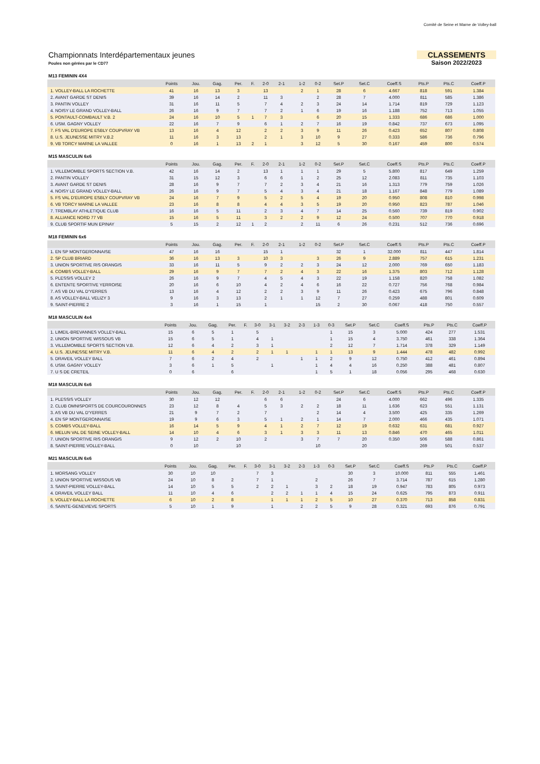Comité de Seine et Marne de Volley-ball
Championnats Interdépartementaux jeunes
Poules non gérées par le CD77
CLASSEMENTS
Saison 2022/2023
M13 FEMININ 4X4
| | Points | Jou. | Gag. | Per. | F. | 2-0 | 2-1 | | | 1-2 | 0-2 | Set.P | Set.C | Coeff.S | Pts.P | Pts.C | Coeff.P |
| --- | --- | --- | --- | --- | --- | --- | --- | --- | --- | --- | --- | --- | --- | --- | --- | --- | --- |
| 1. VOLLEY-BALL LA ROCHETTE | 41 | 16 | 13 | 3 | | 13 | | | | 2 | 1 | 28 | 6 | 4.667 | 818 | 591 | 1.384 |
| 2. AVANT GARDE ST DENIS | 39 | 16 | 14 | 2 | | 11 | 3 | | | | 2 | 28 | 7 | 4.000 | 811 | 585 | 1.386 |
| 3. PANTIN VOLLEY | 31 | 16 | 11 | 5 | | 7 | 4 | | | 2 | 3 | 24 | 14 | 1.714 | 819 | 729 | 1.123 |
| 4. NOISY LE GRAND VOLLEY-BALL | 26 | 16 | 9 | 7 | | 7 | 2 | | | 1 | 6 | 19 | 16 | 1.188 | 752 | 713 | 1.055 |
| 5. PONTAULT-COMBAULT V.B. 2 | 24 | 16 | 10 | 5 | 1 | 7 | 3 | | | | 6 | 20 | 15 | 1.333 | 686 | 686 | 1.000 |
| 6. USM. GAGNY VOLLEY | 22 | 16 | 7 | 9 | | 6 | 1 | | | 2 | 7 | 16 | 19 | 0.842 | 737 | 673 | 1.095 |
| 7. FS VAL D'EUROPE ESBLY COUPVRAY VB | 13 | 16 | 4 | 12 | | 2 | 2 | | | 3 | 9 | 11 | 26 | 0.423 | 652 | 807 | 0.808 |
| 8. U.S. JEUNESSE MITRY V.B.2 | 11 | 16 | 3 | 13 | | 2 | 1 | | | 3 | 10 | 9 | 27 | 0.333 | 586 | 736 | 0.796 |
| 9. VB TORCY MARNE LA VALLEE | 0 | 16 | 1 | 13 | 2 | 1 | | | | 3 | 12 | 5 | 30 | 0.167 | 459 | 800 | 0.574 |
M15 MASCULIN 6x6
| | Points | Jou. | Gag. | Per. | F. | 2-0 | 2-1 | | | 1-2 | 0-2 | Set.P | Set.C | Coeff.S | Pts.P | Pts.C | Coeff.P |
| --- | --- | --- | --- | --- | --- | --- | --- | --- | --- | --- | --- | --- | --- | --- | --- | --- | --- |
| 1. VILLEMOMBLE SPORTS SECTION V.B. | 42 | 16 | 14 | 2 | | 13 | 1 | | | 1 | 1 | 29 | 5 | 5.800 | 817 | 649 | 1.259 |
| 2. PANTIN VOLLEY | 31 | 15 | 12 | 3 | | 6 | 6 | | | 1 | 2 | 25 | 12 | 2.083 | 811 | 735 | 1.103 |
| 3. AVANT GARDE ST DENIS | 28 | 16 | 9 | 7 | | 7 | 2 | | | 3 | 4 | 21 | 16 | 1.313 | 779 | 759 | 1.026 |
| 4. NOISY LE GRAND VOLLEY-BALL | 26 | 16 | 9 | 7 | | 5 | 4 | | | 3 | 4 | 21 | 18 | 1.167 | 848 | 779 | 1.089 |
| 5. FS VAL D'EUROPE ESBLY COUPVRAY VB | 24 | 16 | 7 | 9 | | 5 | 2 | | | 5 | 4 | 19 | 20 | 0.950 | 808 | 810 | 0.998 |
| 6. VB TORCY MARNE LA VALLEE | 23 | 16 | 8 | 8 | | 4 | 4 | | | 3 | 5 | 19 | 20 | 0.950 | 823 | 787 | 1.046 |
| 7. TREMBLAY ATHLETIQUE CLUB | 16 | 16 | 5 | 11 | | 2 | 3 | | | 4 | 7 | 14 | 25 | 0.560 | 739 | 819 | 0.902 |
| 8. ALLIANCE NORD 77 VB | 15 | 16 | 5 | 11 | | 3 | 2 | | | 2 | 9 | 12 | 24 | 0.500 | 707 | 770 | 0.918 |
| 9. CLUB SPORTIF MUN EPINAY | 5 | 15 | 2 | 12 | 1 | 2 | | | | 2 | 11 | 6 | 26 | 0.231 | 512 | 736 | 0.696 |
M18 FEMININ 6x6
| | Points | Jou. | Gag. | Per. | F. | 2-0 | 2-1 | | | 1-2 | 0-2 | Set.P | Set.C | Coeff.S | Pts.P | Pts.C | Coeff.P |
| --- | --- | --- | --- | --- | --- | --- | --- | --- | --- | --- | --- | --- | --- | --- | --- | --- | --- |
| 1. EN SP MONTGERONNAISE | 47 | 16 | 16 | | | 15 | 1 | | | | | 32 | 1 | 32.000 | 811 | 447 | 1.814 |
| 2. SP CLUB BRIARD | 36 | 16 | 13 | 3 | | 10 | 3 | | | | 3 | 26 | 9 | 2.889 | 757 | 615 | 1.231 |
| 3. UNION SPORTIVE RIS ORANGIS | 33 | 16 | 11 | 5 | | 9 | 2 | | | 2 | 3 | 24 | 12 | 2.000 | 769 | 650 | 1.183 |
| 4. COMBS VOLLEY-BALL | 29 | 16 | 9 | 7 | | 7 | 2 | | | 4 | 3 | 22 | 16 | 1.375 | 803 | 712 | 1.128 |
| 5. PLESSIS VOLLEY 2 | 26 | 16 | 9 | 7 | | 4 | 5 | | | 4 | 3 | 22 | 19 | 1.158 | 820 | 758 | 1.082 |
| 6. ENTENTE SPORTIVE YERROISE | 20 | 16 | 6 | 10 | | 4 | 2 | | | 4 | 6 | 16 | 22 | 0.727 | 756 | 768 | 0.984 |
| 7. AS VB DU VAL D'YERRES | 13 | 16 | 4 | 12 | | 2 | 2 | | | 3 | 9 | 11 | 26 | 0.423 | 675 | 796 | 0.848 |
| 8. AS VOLLEY-BALL VELIZY 3 | 9 | 16 | 3 | 13 | | 2 | 1 | | | 1 | 12 | 7 | 27 | 0.259 | 488 | 801 | 0.609 |
| 9. SAINT-PIERRE 2 | 3 | 16 | 1 | 15 | | 1 | | | | | 15 | 2 | 30 | 0.067 | 418 | 750 | 0.557 |
M18 MASCULIN 4x4
| | Points | Jou. | Gag. | Per. | F. | 3-0 | 3-1 | 3-2 | 2-3 | 1-3 | 0-3 | Set.P | Set.C | Coeff.S | Pts.P | Pts.C | Coeff.P |
| --- | --- | --- | --- | --- | --- | --- | --- | --- | --- | --- | --- | --- | --- | --- | --- | --- | --- |
| 1. LIMEIL-BREVANNES VOLLEY-BALL | 15 | 6 | 5 | 1 | | 5 | | | | | 1 | 15 | 3 | 5.000 | 424 | 277 | 1.531 |
| 2. UNION SPORTIVE WISSOUS VB | 15 | 6 | 5 | 1 | | 4 | 1 | | | | 1 | 15 | 4 | 3.750 | 461 | 338 | 1.364 |
| 3. VILLEMOMBLE SPORTS SECTION V.B. | 12 | 6 | 4 | 2 | | 3 | 1 | | | | 2 | 12 | 7 | 1.714 | 378 | 329 | 1.149 |
| 4. U.S. JEUNESSE MITRY V.B. | 11 | 6 | 4 | 2 | | 2 | 1 | 1 | | 1 | 1 | 13 | 9 | 1.444 | 478 | 482 | 0.992 |
| 5. DRAVEIL VOLLEY BALL | 7 | 6 | 2 | 4 | | 2 | | | 1 | 1 | 2 | 9 | 12 | 0.750 | 412 | 461 | 0.894 |
| 6. USM. GAGNY VOLLEY | 3 | 6 | 1 | 5 | | | 1 | | | 1 | 4 | 4 | 16 | 0.250 | 388 | 481 | 0.807 |
| 7. U S DE CRETEIL | 0 | 6 | | 6 | | | | | | 1 | 5 | 1 | 18 | 0.056 | 295 | 468 | 0.630 |
M18 MASCULIN 6x6
| | Points | Jou. | Gag. | Per. | F. | 2-0 | 2-1 | | | 1-2 | 0-2 | Set.P | Set.C | Coeff.S | Pts.P | Pts.C | Coeff.P |
| --- | --- | --- | --- | --- | --- | --- | --- | --- | --- | --- | --- | --- | --- | --- | --- | --- | --- |
| 1. PLESSIS VOLLEY | 30 | 12 | 12 | | | 6 | 6 | | | | | 24 | 6 | 4.000 | 662 | 496 | 1.335 |
| 2. CLUB OMNISPORTS DE COURCOURONNES | 23 | 12 | 8 | 4 | | 5 | 3 | | | 2 | 2 | 18 | 11 | 1.636 | 623 | 551 | 1.131 |
| 3. AS VB DU VAL D'YERRES | 21 | 9 | 7 | 2 | | 7 | | | | | 2 | 14 | 4 | 3.500 | 425 | 335 | 1.269 |
| 4. EN SP MONTGERONNAISE | 19 | 9 | 6 | 3 | | 5 | 1 | | | 2 | 1 | 14 | 7 | 2.000 | 466 | 435 | 1.071 |
| 5. COMBS VOLLEY-BALL | 16 | 14 | 5 | 9 | | 4 | 1 | | | 2 | 7 | 12 | 19 | 0.632 | 631 | 681 | 0.927 |
| 6. MELUN VAL DE SEINE VOLLEY-BALL | 14 | 10 | 4 | 6 | | 3 | 1 | | | 3 | 3 | 11 | 13 | 0.846 | 470 | 465 | 1.011 |
| 7. UNION SPORTIVE RIS ORANGIS | 9 | 12 | 2 | 10 | | 2 | | | | 3 | 7 | 7 | 20 | 0.350 | 506 | 588 | 0.861 |
| 8. SAINT-PIERRE VOLLEY-BALL | 0 | 10 | | 10 | | | | | | | 10 | | 20 | | 269 | 501 | 0.537 |
M21 MASCULIN 6x6
| | Points | Jou. | Gag. | Per. | F. | 3-0 | 3-1 | 3-2 | 2-3 | 1-3 | 0-3 | Set.P | Set.C | Coeff.S | Pts.P | Pts.C | Coeff.P |
| --- | --- | --- | --- | --- | --- | --- | --- | --- | --- | --- | --- | --- | --- | --- | --- | --- | --- |
| 1. MORSANG VOLLEY | 30 | 10 | 10 | | | 7 | 3 | | | | | 30 | 3 | 10.000 | 811 | 555 | 1.461 |
| 2. UNION SPORTIVE WISSOUS VB | 24 | 10 | 8 | 2 | | 7 | 1 | | | 2 | | 26 | 7 | 3.714 | 787 | 615 | 1.280 |
| 3. SAINT-PIERRE VOLLEY-BALL | 14 | 10 | 5 | 5 | | 2 | 2 | 1 | | 3 | 2 | 18 | 19 | 0.947 | 783 | 805 | 0.973 |
| 4. DRAVEIL VOLLEY BALL | 11 | 10 | 4 | 6 | | | 2 | 2 | 1 | 1 | 4 | 15 | 24 | 0.625 | 795 | 873 | 0.911 |
| 5. VOLLEY-BALL LA ROCHETTE | 6 | 10 | 2 | 8 | | | 1 | 1 | 1 | 2 | 5 | 10 | 27 | 0.370 | 713 | 858 | 0.831 |
| 6. SAINTE-GENEVIEVE SPORTS | 5 | 10 | 1 | 9 | | | 1 | | 2 | 2 | 5 | 9 | 28 | 0.321 | 693 | 876 | 0.791 |